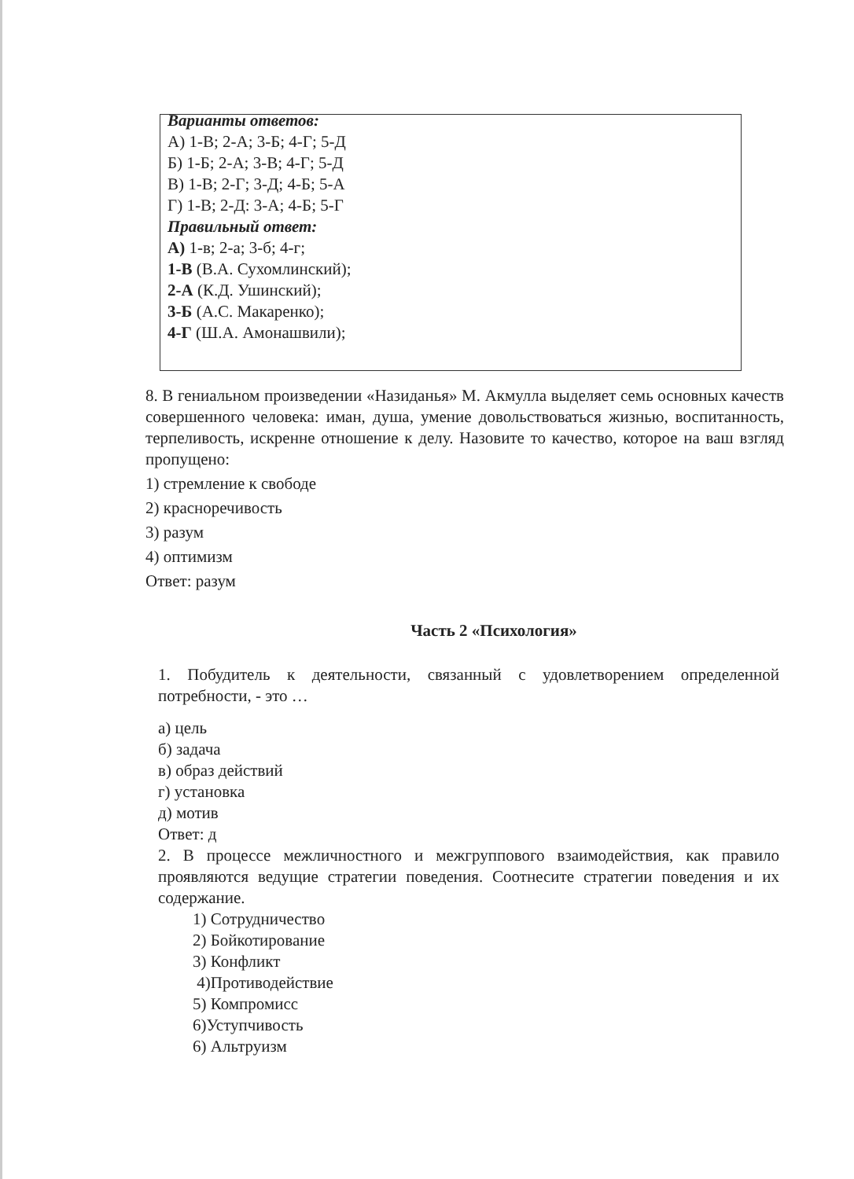Варианты ответов:
А) 1-В; 2-А; 3-Б; 4-Г; 5-Д
Б) 1-Б; 2-А; 3-В; 4-Г; 5-Д
В) 1-В; 2-Г; 3-Д; 4-Б; 5-А
Г) 1-В; 2-Д: 3-А; 4-Б; 5-Г
Правильный ответ:
А) 1-в; 2-а; 3-б; 4-г;
1-В (В.А. Сухомлинский);
2-А (К.Д. Ушинский);
3-Б (А.С. Макаренко);
4-Г (Ш.А. Амонашвили);
8. В гениальном произведении «Назиданья» М. Акмулла выделяет семь основных качеств совершенного человека: иман, душа, умение довольствоваться жизнью, воспитанность, терпеливость, искренне отношение к делу. Назовите то качество, которое на ваш взгляд пропущено:
1) стремление к свободе
2) красноречивость
3) разум
4) оптимизм
Ответ: разум
Часть 2 «Психология»
1. Побудитель к деятельности, связанный с удовлетворением определенной потребности, - это …
а) цель
б) задача
в) образ действий
г) установка
д) мотив
Ответ: д
2. В процессе межличностного и межгруппового взаимодействия, как правило проявляются ведущие стратегии поведения. Соотнесите стратегии поведения и их содержание.
1) Сотрудничество
2) Бойкотирование
3) Конфликт
4)Противодействие
5) Компромисс
6)Уступчивость
6) Альтруизм